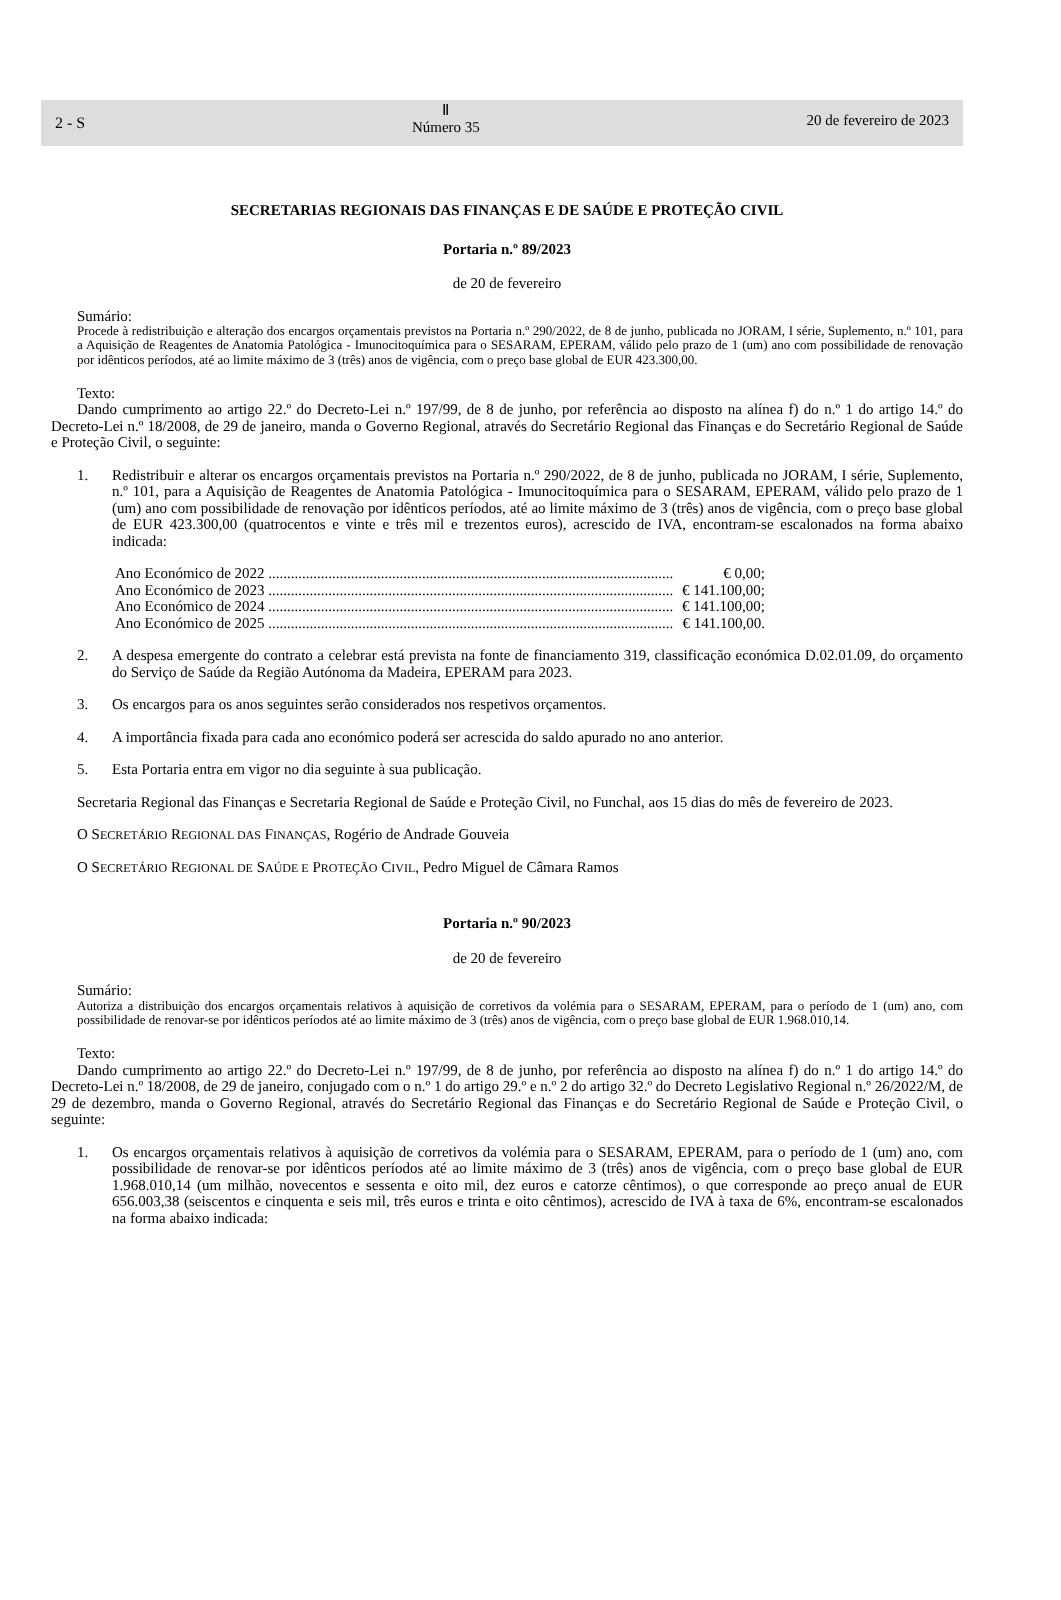2 - S
Ⅱ
Número 35
20 de fevereiro de 2023
SECRETARIAS REGIONAIS DAS FINANÇAS E DE SAÚDE E PROTEÇÃO CIVIL
Portaria n.º 89/2023
de 20 de fevereiro
Sumário:
Procede à redistribuição e alteração dos encargos orçamentais previstos na Portaria n.º 290/2022, de 8 de junho, publicada no JORAM, I série, Suplemento, n.º 101, para a Aquisição de Reagentes de Anatomia Patológica - Imunocitoquímica para o SESARAM, EPERAM, válido pelo prazo de 1 (um) ano com possibilidade de renovação por idênticos períodos, até ao limite máximo de 3 (três) anos de vigência, com o preço base global de EUR 423.300,00.
Texto:
Dando cumprimento ao artigo 22.º do Decreto-Lei n.º 197/99, de 8 de junho, por referência ao disposto na alínea f) do n.º 1 do artigo 14.º do Decreto-Lei n.º 18/2008, de 29 de janeiro, manda o Governo Regional, através do Secretário Regional das Finanças e do Secretário Regional de Saúde e Proteção Civil, o seguinte:
1. Redistribuir e alterar os encargos orçamentais previstos na Portaria n.º 290/2022, de 8 de junho, publicada no JORAM, I série, Suplemento, n.º 101, para a Aquisição de Reagentes de Anatomia Patológica - Imunocitoquímica para o SESARAM, EPERAM, válido pelo prazo de 1 (um) ano com possibilidade de renovação por idênticos períodos, até ao limite máximo de 3 (três) anos de vigência, com o preço base global de EUR 423.300,00 (quatrocentos e vinte e três mil e trezentos euros), acrescido de IVA, encontram-se escalonados na forma abaixo indicada:
Ano Económico de 2022 ............................................................................................................ € 0,00;
Ano Económico de 2023 ............................................................................................................ € 141.100,00;
Ano Económico de 2024 ............................................................................................................ € 141.100,00;
Ano Económico de 2025 ............................................................................................................ € 141.100,00.
2. A despesa emergente do contrato a celebrar está prevista na fonte de financiamento 319, classificação económica D.02.01.09, do orçamento do Serviço de Saúde da Região Autónoma da Madeira, EPERAM para 2023.
3. Os encargos para os anos seguintes serão considerados nos respetivos orçamentos.
4. A importância fixada para cada ano económico poderá ser acrescida do saldo apurado no ano anterior.
5. Esta Portaria entra em vigor no dia seguinte à sua publicação.
Secretaria Regional das Finanças e Secretaria Regional de Saúde e Proteção Civil, no Funchal, aos 15 dias do mês de fevereiro de 2023.
O SECRETÁRIO REGIONAL DAS FINANÇAS, Rogério de Andrade Gouveia
O SECRETÁRIO REGIONAL DE SAÚDE E PROTEÇÃO CIVIL, Pedro Miguel de Câmara Ramos
Portaria n.º 90/2023
de 20 de fevereiro
Sumário:
Autoriza a distribuição dos encargos orçamentais relativos à aquisição de corretivos da volémia para o SESARAM, EPERAM, para o período de 1 (um) ano, com possibilidade de renovar-se por idênticos períodos até ao limite máximo de 3 (três) anos de vigência, com o preço base global de EUR 1.968.010,14.
Texto:
Dando cumprimento ao artigo 22.º do Decreto-Lei n.º 197/99, de 8 de junho, por referência ao disposto na alínea f) do n.º 1 do artigo 14.º do Decreto-Lei n.º 18/2008, de 29 de janeiro, conjugado com o n.º 1 do artigo 29.º e n.º 2 do artigo 32.º do Decreto Legislativo Regional n.º 26/2022/M, de 29 de dezembro, manda o Governo Regional, através do Secretário Regional das Finanças e do Secretário Regional de Saúde e Proteção Civil, o seguinte:
1. Os encargos orçamentais relativos à aquisição de corretivos da volémia para o SESARAM, EPERAM, para o período de 1 (um) ano, com possibilidade de renovar-se por idênticos períodos até ao limite máximo de 3 (três) anos de vigência, com o preço base global de EUR 1.968.010,14 (um milhão, novecentos e sessenta e oito mil, dez euros e catorze cêntimos), o que corresponde ao preço anual de EUR 656.003,38 (seiscentos e cinquenta e seis mil, três euros e trinta e oito cêntimos), acrescido de IVA à taxa de 6%, encontram-se escalonados na forma abaixo indicada: